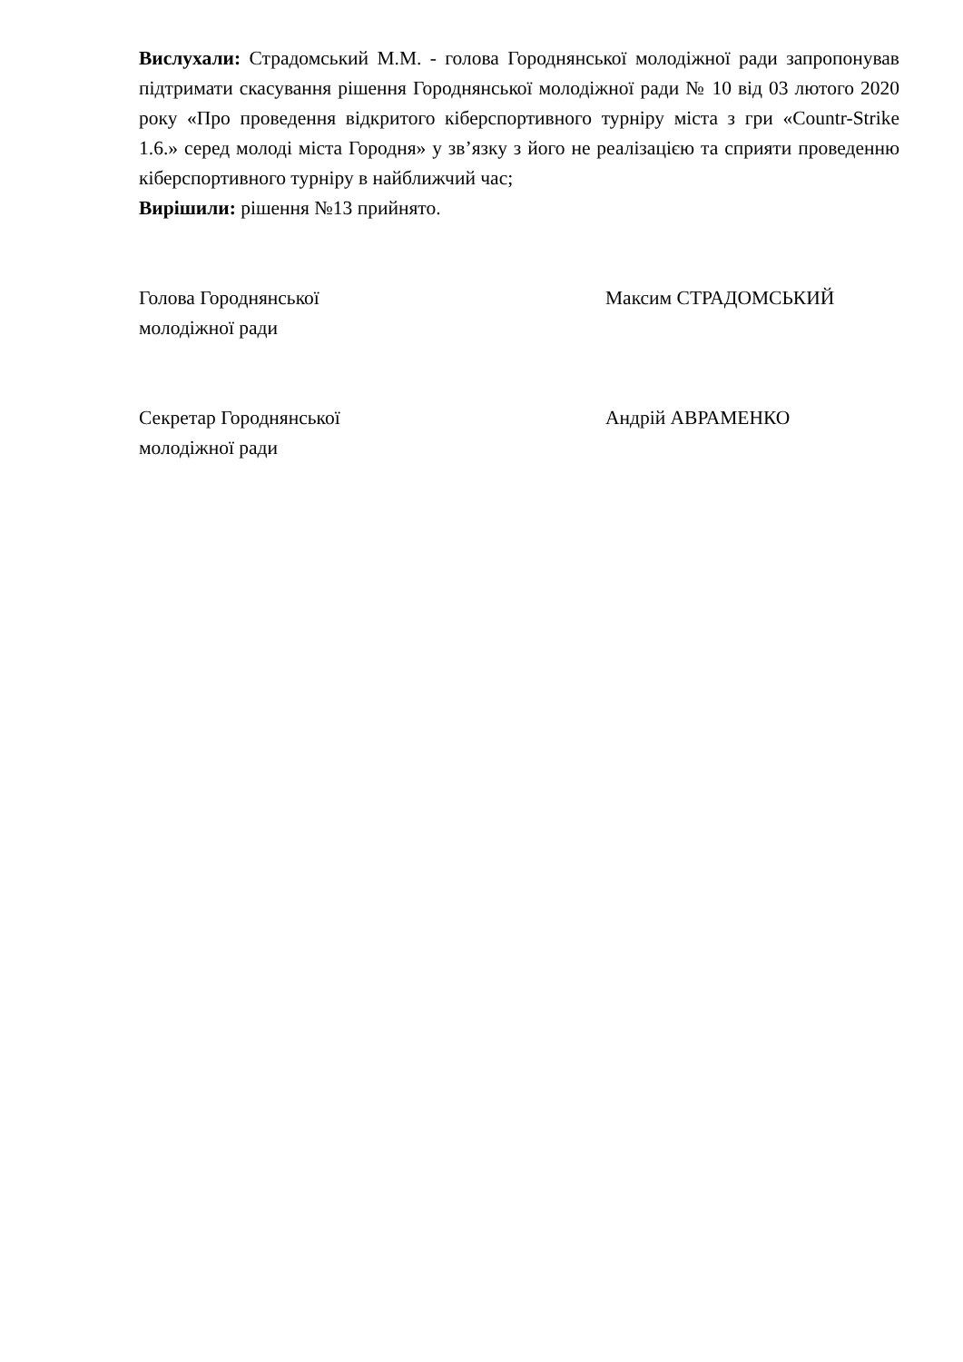Вислухали: Страдомський М.М. - голова Городнянської молодіжної ради запропонував підтримати скасування рішення Городнянської молодіжної ради № 10 від 03 лютого 2020 року «Про проведення відкритого кіберспортивного турніру міста з гри «Countr-Strike 1.6.» серед молоді міста Городня» у зв’язку з його не реалізацією та сприяти проведенню кіберспортивного турніру в найближчий час;
Вирішили: рішення №13 прийнято.
Голова Городнянської
молодіжної ради
Максим СТРАДОМСЬКИЙ
Секретар Городнянської
молодіжної ради
Андрій АВРАМЕНКО